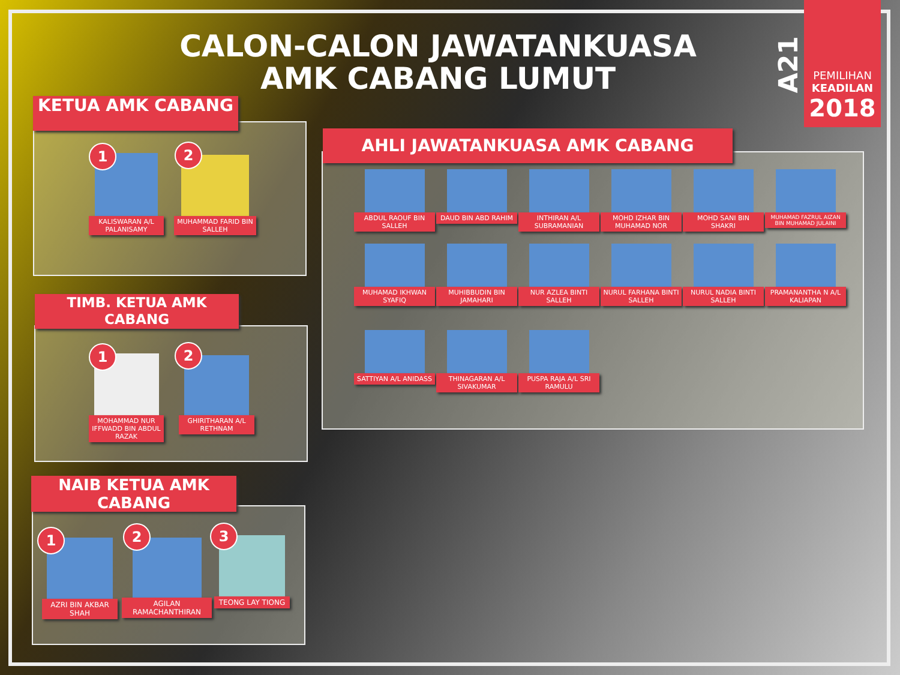CALON-CALON JAWATANKUASA AMK CABANG LUMUT
A21
PEMILIHAN
KEADILAN
2018
KETUA AMK CABANG
KALISWARAN A/L PALANISAMY
1
MUHAMMAD FARID BIN SALLEH
2
TIMB. KETUA AMK CABANG
MOHAMMAD NUR IFFWADD BIN ABDUL RAZAK
1
GHIRITHARAN A/L RETHNAM
2
NAIB KETUA AMK CABANG
AZRI BIN AKBAR SHAH
1
AGILAN RAMACHANTHIRAN
2
TEONG LAY TIONG
3
AHLI JAWATANKUASA AMK CABANG
ABDUL RAOUF BIN SALLEH
DAUD BIN ABD RAHIM
INTHIRAN A/L SUBRAMANIAN
MOHD IZHAR BIN MUHAMAD NOR
MOHD SANI BIN SHAKRI
MUHAMAD FAZRUL AIZAN BIN MUHAMAD JULAINI
MUHAMAD IKHWAN SYAFIQ
MUHIBBUDIN BIN JAMAHARI
NUR AZLEA BINTI SALLEH
NURUL FARHANA BINTI SALLEH
NURUL NADIA BINTI SALLEH
PRAMANANTHA N A/L KALIAPAN
SATTIYAN A/L ANIDASS
THINAGARAN A/L SIVAKUMAR
PUSPA RAJA A/L SRI RAMULU